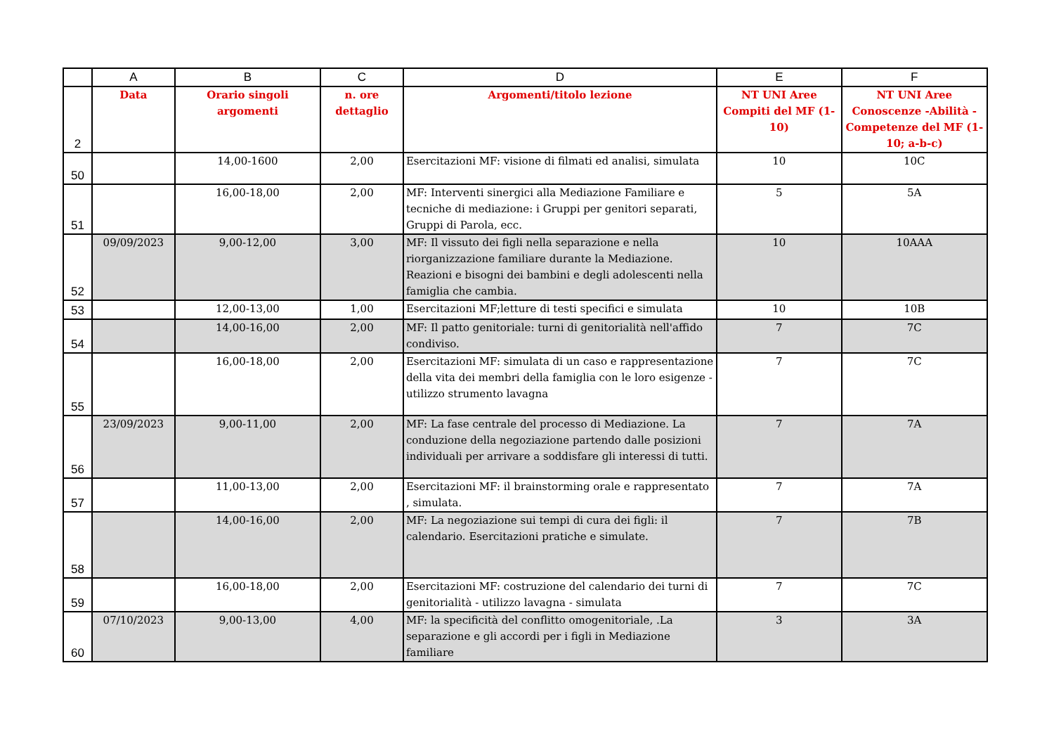| | A | B | C | D | E | F |
| --- | --- | --- | --- | --- | --- | --- |
| 2 | Data | Orario singoli argomenti | n. ore dettaglio | Argomenti/titolo lezione | NT UNI Aree Compiti del MF (1-10) | NT UNI Aree Conoscenze -Abilità -Competenze del MF (1-10; a-b-c) |
| 50 | | 14,00-1600 | 2,00 | Esercitazioni MF: visione di filmati ed analisi, simulata | 10 | 10C |
| 51 | | 16,00-18,00 | 2,00 | MF: Interventi sinergici alla Mediazione Familiare e tecniche di mediazione: i Gruppi per genitori separati, Gruppi di Parola, ecc. | 5 | 5A |
| 52 | 09/09/2023 | 9,00-12,00 | 3,00 | MF: Il vissuto dei figli nella separazione e nella riorganizzazione familiare durante la Mediazione. Reazioni e bisogni dei bambini e degli adolescenti nella famiglia che cambia. | 10 | 10AAA |
| 53 | | 12,00-13,00 | 1,00 | Esercitazioni MF;letture di testi specifici e simulata | 10 | 10B |
| 54 | | 14,00-16,00 | 2,00 | MF: Il patto genitoriale: turni di genitorialità nell'affido condiviso. | 7 | 7C |
| 55 | | 16,00-18,00 | 2,00 | Esercitazioni MF: simulata di un caso e rappresentazione della vita dei membri della famiglia con le loro esigenze - utilizzo strumento lavagna | 7 | 7C |
| 56 | 23/09/2023 | 9,00-11,00 | 2,00 | MF: La fase centrale del processo di Mediazione. La conduzione della negoziazione partendo dalle posizioni individuali per arrivare a soddisfare gli interessi di tutti. | 7 | 7A |
| 57 | | 11,00-13,00 | 2,00 | Esercitazioni MF: il brainstorming orale e rappresentato , simulata. | 7 | 7A |
| 58 | | 14,00-16,00 | 2,00 | MF: La negoziazione sui tempi di cura dei figli: il calendario. Esercitazioni pratiche e simulate. | 7 | 7B |
| 59 | | 16,00-18,00 | 2,00 | Esercitazioni MF: costruzione del calendario dei turni di genitorialità - utilizzo lavagna - simulata | 7 | 7C |
| 60 | 07/10/2023 | 9,00-13,00 | 4,00 | MF: la specificità del conflitto omogenitoriale, .La separazione e gli accordi per i figli in Mediazione familiare | 3 | 3A |